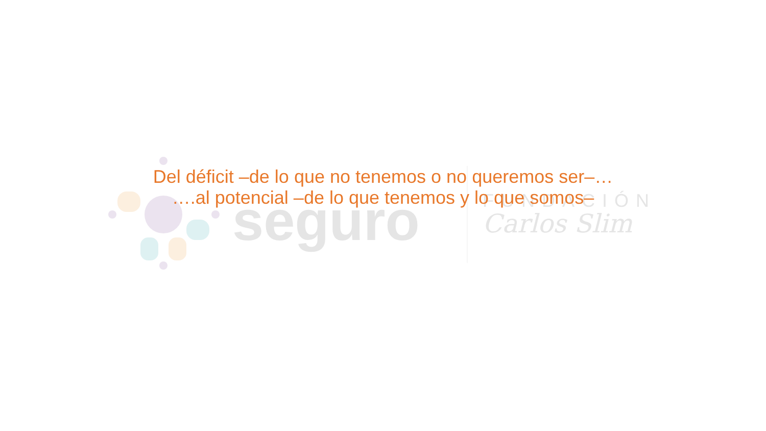seguro
FUNDACIÓN
Carlos Slim
Del déficit –de lo que no tenemos o no queremos ser–…
….al potencial –de lo que tenemos y lo que somos–